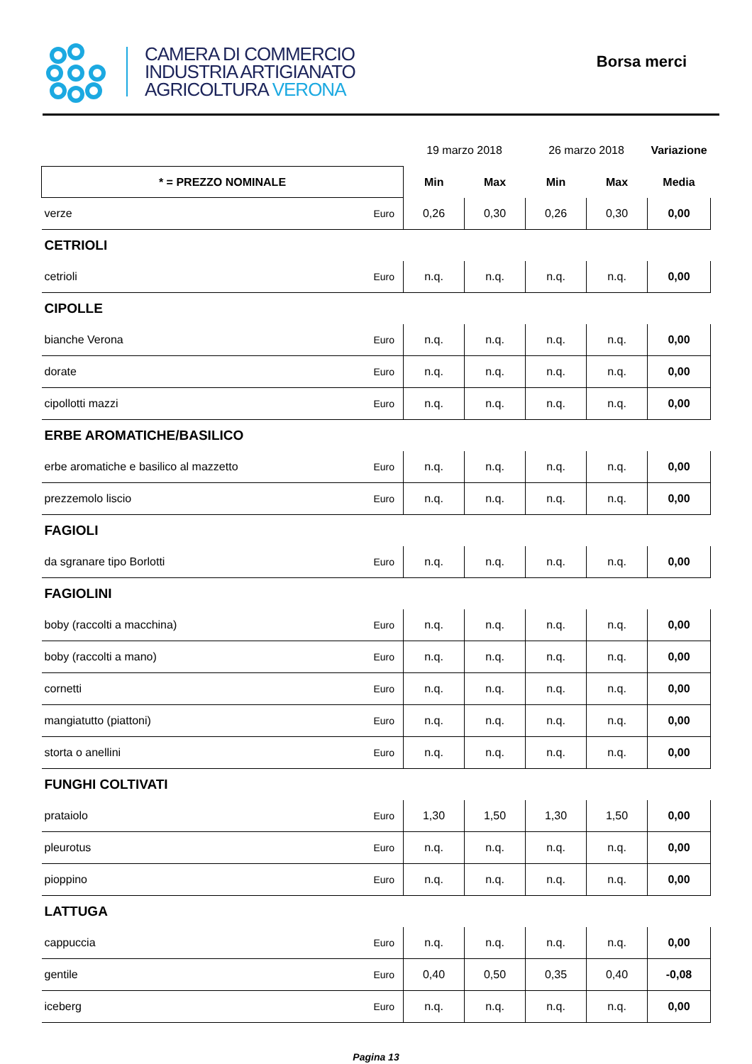CAMERA DI COMMERCIO
INDUSTRIA ARTIGIANATO
AGRICOLTURA VERONA
Borsa merci
| | | 19 marzo 2018 | | 26 marzo 2018 | | Variazione |
| --- | --- | --- | --- | --- | --- | --- |
| * = PREZZO NOMINALE | | Min | Max | Min | Max | Media |
| verze | Euro | 0,26 | 0,30 | 0,26 | 0,30 | 0,00 |
| CETRIOLI | | | | | | |
| cetrioli | Euro | n.q. | n.q. | n.q. | n.q. | 0,00 |
| CIPOLLE | | | | | | |
| bianche Verona | Euro | n.q. | n.q. | n.q. | n.q. | 0,00 |
| dorate | Euro | n.q. | n.q. | n.q. | n.q. | 0,00 |
| cipollotti mazzi | Euro | n.q. | n.q. | n.q. | n.q. | 0,00 |
| ERBE AROMATICHE/BASILICO | | | | | | |
| erbe aromatiche e basilico al mazzetto | Euro | n.q. | n.q. | n.q. | n.q. | 0,00 |
| prezzemolo liscio | Euro | n.q. | n.q. | n.q. | n.q. | 0,00 |
| FAGIOLI | | | | | | |
| da sgranare tipo Borlotti | Euro | n.q. | n.q. | n.q. | n.q. | 0,00 |
| FAGIOLINI | | | | | | |
| boby (raccolti a macchina) | Euro | n.q. | n.q. | n.q. | n.q. | 0,00 |
| boby (raccolti a mano) | Euro | n.q. | n.q. | n.q. | n.q. | 0,00 |
| cornetti | Euro | n.q. | n.q. | n.q. | n.q. | 0,00 |
| mangiatutto (piattoni) | Euro | n.q. | n.q. | n.q. | n.q. | 0,00 |
| storta o anellini | Euro | n.q. | n.q. | n.q. | n.q. | 0,00 |
| FUNGHI COLTIVATI | | | | | | |
| prataiolo | Euro | 1,30 | 1,50 | 1,30 | 1,50 | 0,00 |
| pleurotus | Euro | n.q. | n.q. | n.q. | n.q. | 0,00 |
| pioppino | Euro | n.q. | n.q. | n.q. | n.q. | 0,00 |
| LATTUGA | | | | | | |
| cappuccia | Euro | n.q. | n.q. | n.q. | n.q. | 0,00 |
| gentile | Euro | 0,40 | 0,50 | 0,35 | 0,40 | -0,08 |
| iceberg | Euro | n.q. | n.q. | n.q. | n.q. | 0,00 |
Pagina 13